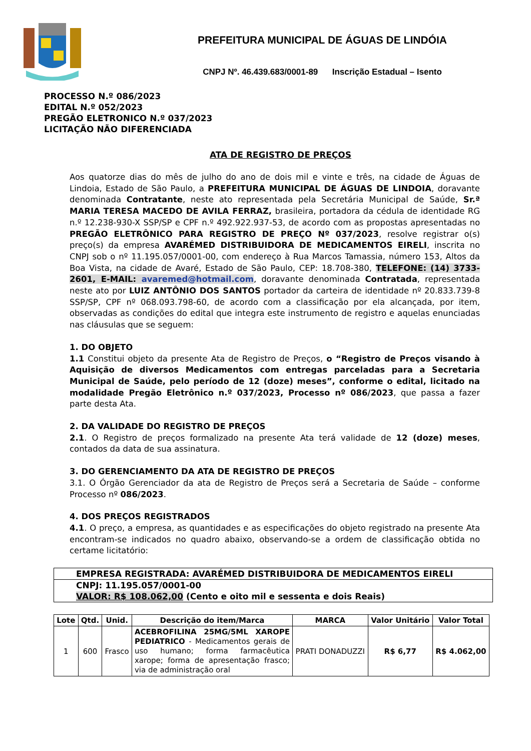PREFEITURA MUNICIPAL DE ÁGUAS DE LINDÓIA
CNPJ Nº. 46.439.683/0001-89 Inscrição Estadual – Isento
PROCESSO N.º 086/2023
EDITAL N.º 052/2023
PREGÃO ELETRONICO N.º 037/2023
LICITAÇÃO NÃO DIFERENCIADA
ATA DE REGISTRO DE PREÇOS
Aos quatorze dias do mês de julho do ano de dois mil e vinte e três, na cidade de Águas de Lindoia, Estado de São Paulo, a PREFEITURA MUNICIPAL DE ÁGUAS DE LINDOIA, doravante denominada Contratante, neste ato representada pela Secretária Municipal de Saúde, Sr.ª MARIA TERESA MACEDO DE AVILA FERRAZ, brasileira, portadora da cédula de identidade RG n.º 12.238-930-X SSP/SP e CPF n.º 492.922.937-53, de acordo com as propostas apresentadas no PREGÃO ELETRÔNICO PARA REGISTRO DE PREÇO Nº 037/2023, resolve registrar o(s) preço(s) da empresa AVARÉMED DISTRIBUIDORA DE MEDICAMENTOS EIRELI, inscrita no CNPJ sob o nº 11.195.057/0001-00, com endereço à Rua Marcos Tamassia, número 153, Altos da Boa Vista, na cidade de Avaré, Estado de São Paulo, CEP: 18.708-380, TELEFONE: (14) 3733-2601, E-MAIL: avaremed@hotmail.com, doravante denominada Contratada, representada neste ato por LUIZ ANTÔNIO DOS SANTOS portador da carteira de identidade nº 20.833.739-8 SSP/SP, CPF nº 068.093.798-60, de acordo com a classificação por ela alcançada, por item, observadas as condições do edital que integra este instrumento de registro e aquelas enunciadas nas cláusulas que se seguem:
1. DO OBJETO
1.1 Constitui objeto da presente Ata de Registro de Preços, o “Registro de Preços visando à Aquisição de diversos Medicamentos com entregas parceladas para a Secretaria Municipal de Saúde, pelo período de 12 (doze) meses”, conforme o edital, licitado na modalidade Pregão Eletrônico n.º 037/2023, Processo nº 086/2023, que passa a fazer parte desta Ata.
2. DA VALIDADE DO REGISTRO DE PREÇOS
2.1. O Registro de preços formalizado na presente Ata terá validade de 12 (doze) meses, contados da data de sua assinatura.
3. DO GERENCIAMENTO DA ATA DE REGISTRO DE PREÇOS
3.1. O Órgão Gerenciador da ata de Registro de Preços será a Secretaria de Saúde – conforme Processo nº 086/2023.
4. DOS PREÇOS REGISTRADOS
4.1. O preço, a empresa, as quantidades e as especificações do objeto registrado na presente Ata encontram-se indicados no quadro abaixo, observando-se a ordem de classificação obtida no certame licitatório:
EMPRESA REGISTRADA: AVARÉMED DISTRIBUIDORA DE MEDICAMENTOS EIRELI
CNPJ: 11.195.057/0001-00
VALOR: R$ 108.062,00 (Cento e oito mil e sessenta e dois Reais)
| Lote | Qtd. | Unid. | Descrição do item/Marca | MARCA | Valor Unitário | Valor Total |
| --- | --- | --- | --- | --- | --- | --- |
| 1 | 600 | Frasco | ACEBROFILINA 25MG/5ML XAROPE PEDIATRICO - Medicamentos gerais de uso humano; forma farmacêutica xarope; forma de apresentação frasco; via de administração oral | PRATI DONADUZZI | R$ 6,77 | R$ 4.062,00 |